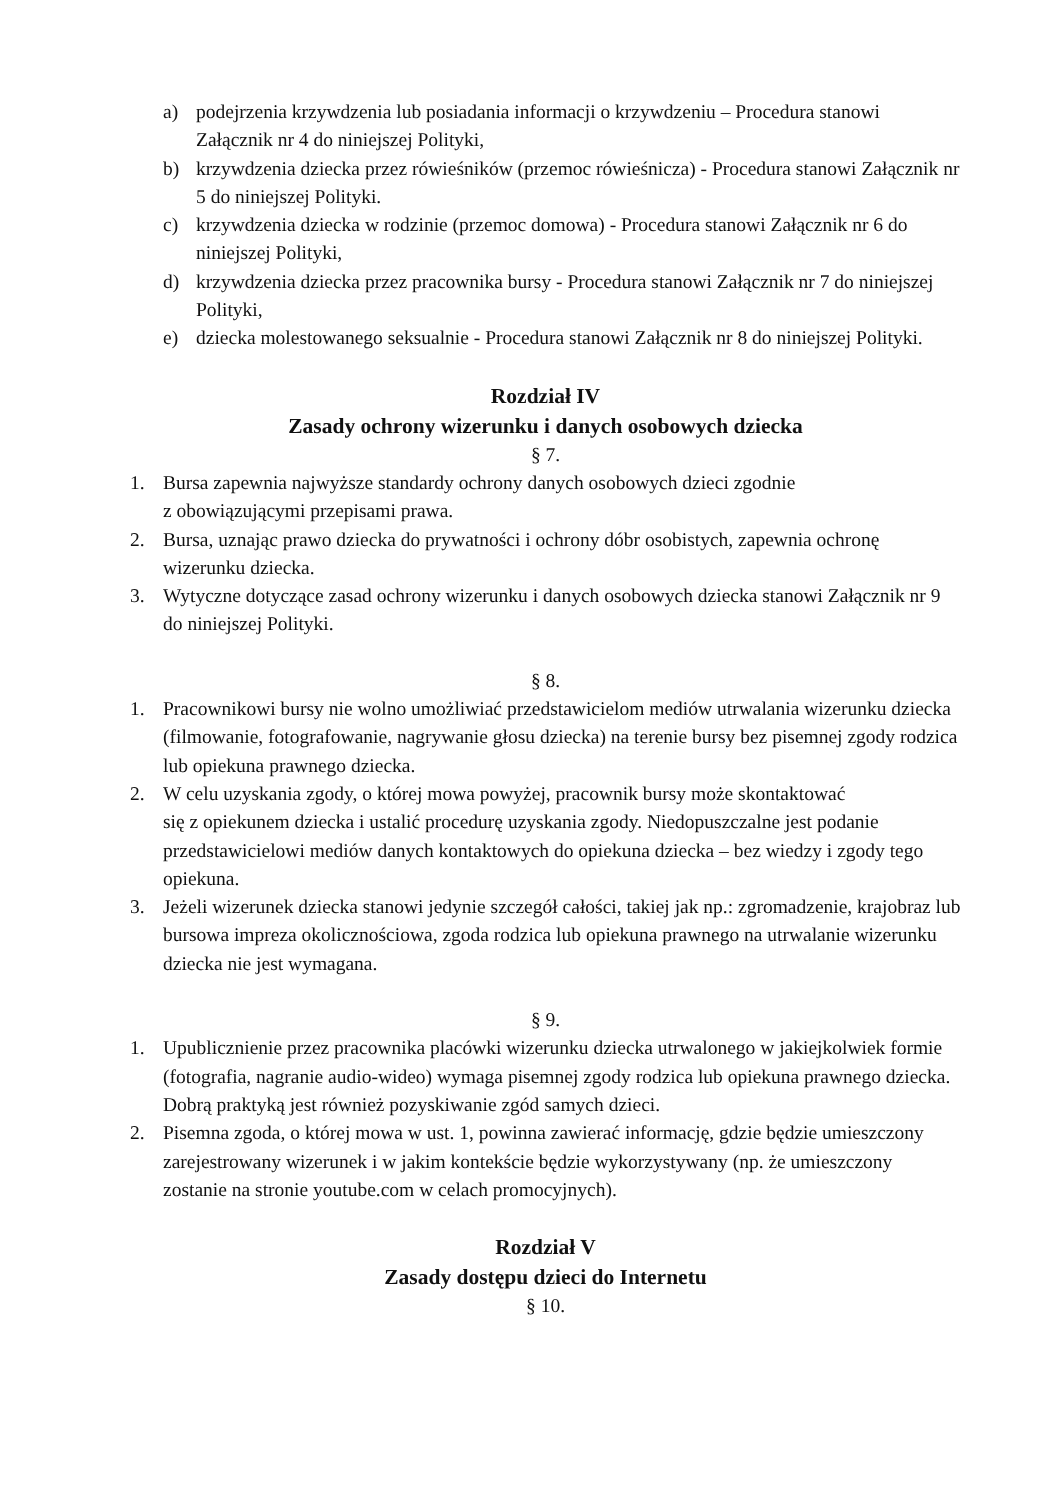a) podejrzenia krzywdzenia lub posiadania informacji o krzywdzeniu – Procedura stanowi Załącznik nr 4 do niniejszej Polityki,
b) krzywdzenia dziecka przez rówieśników (przemoc rówieśnicza) - Procedura stanowi Załącznik nr 5 do niniejszej Polityki.
c) krzywdzenia dziecka w rodzinie (przemoc domowa) - Procedura stanowi Załącznik nr 6 do niniejszej Polityki,
d) krzywdzenia dziecka przez pracownika bursy - Procedura stanowi Załącznik nr 7 do niniejszej Polityki,
e) dziecka molestowanego seksualnie - Procedura stanowi Załącznik nr 8 do niniejszej Polityki.
Rozdział IV
Zasady ochrony wizerunku i danych osobowych dziecka
§ 7.
1. Bursa zapewnia najwyższe standardy ochrony danych osobowych dzieci zgodnie
z obowiązującymi przepisami prawa.
2. Bursa, uznając prawo dziecka do prywatności i ochrony dóbr osobistych, zapewnia ochronę wizerunku dziecka.
3. Wytyczne dotyczące zasad ochrony wizerunku i danych osobowych dziecka stanowi Załącznik nr 9 do niniejszej Polityki.
§ 8.
1. Pracownikowi bursy nie wolno umożliwiać przedstawicielom mediów utrwalania wizerunku dziecka (filmowanie, fotografowanie, nagrywanie głosu dziecka) na terenie bursy bez pisemnej zgody rodzica lub opiekuna prawnego dziecka.
2. W celu uzyskania zgody, o której mowa powyżej, pracownik bursy może skontaktować
się z opiekunem dziecka i ustalić procedurę uzyskania zgody. Niedopuszczalne jest podanie przedstawicielowi mediów danych kontaktowych do opiekuna dziecka – bez wiedzy i zgody tego opiekuna.
3. Jeżeli wizerunek dziecka stanowi jedynie szczegół całości, takiej jak np.: zgromadzenie, krajobraz lub bursowa impreza okolicznościowa, zgoda rodzica lub opiekuna prawnego na utrwalanie wizerunku dziecka nie jest wymagana.
§ 9.
1. Upublicznienie przez pracownika placówki wizerunku dziecka utrwalonego w jakiejkolwiek formie (fotografia, nagranie audio-wideo) wymaga pisemnej zgody rodzica lub opiekuna prawnego dziecka. Dobrą praktyką jest również pozyskiwanie zgód samych dzieci.
2. Pisemna zgoda, o której mowa w ust. 1, powinna zawierać informację, gdzie będzie umieszczony zarejestrowany wizerunek i w jakim kontekście będzie wykorzystywany (np. że umieszczony zostanie na stronie youtube.com w celach promocyjnych).
Rozdział V
Zasady dostępu dzieci do Internetu
§ 10.